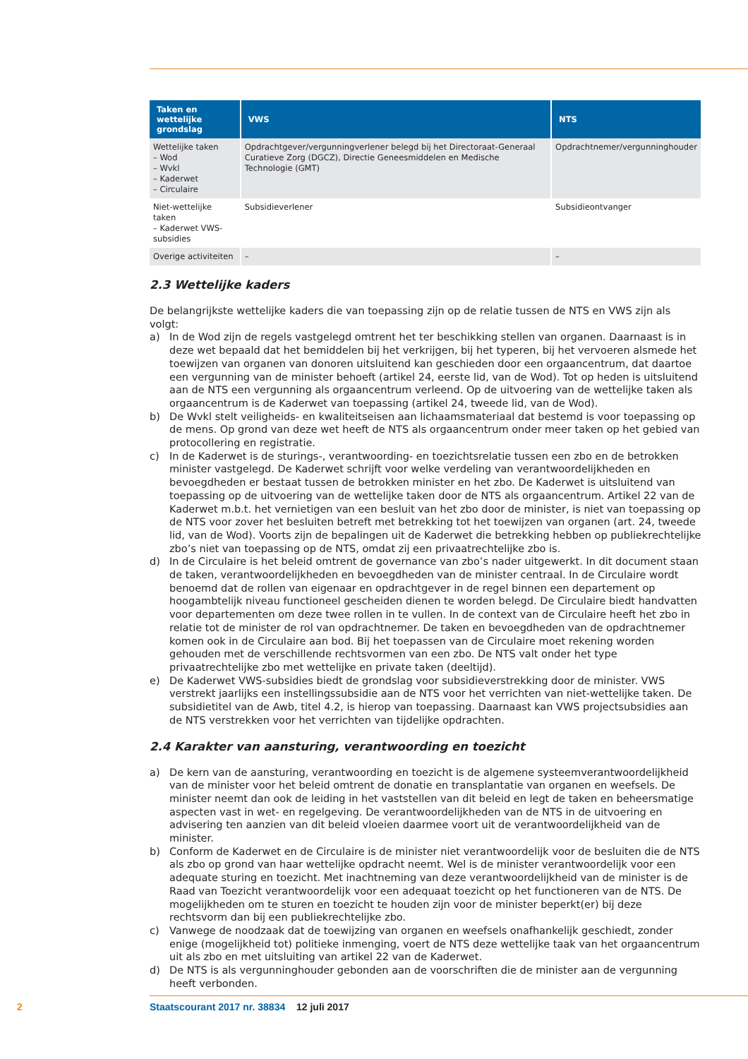| Taken en wettelijke grondslag | VWS | NTS |
| --- | --- | --- |
| Wettelijke taken – Wod – Wvkl – Kaderwet – Circulaire | Opdrachtgever/vergunningverlener belegd bij het Directoraat-Generaal Curatieve Zorg (DGCZ), Directie Geneesmiddelen en Medische Technologie (GMT) | Opdrachtnemer/vergunninghouder |
| Niet-wettelijke taken – Kaderwet VWS-subsidies | Subsidieverlener | Subsidieontvanger |
| Overige activiteiten | – | – |
2.3 Wettelijke kaders
De belangrijkste wettelijke kaders die van toepassing zijn op de relatie tussen de NTS en VWS zijn als volgt:
a) In de Wod zijn de regels vastgelegd omtrent het ter beschikking stellen van organen. Daarnaast is in deze wet bepaald dat het bemiddelen bij het verkrijgen, bij het typeren, bij het vervoeren alsmede het toewijzen van organen van donoren uitsluitend kan geschieden door een orgaancentrum, dat daartoe een vergunning van de minister behoeft (artikel 24, eerste lid, van de Wod). Tot op heden is uitsluitend aan de NTS een vergunning als orgaancentrum verleend. Op de uitvoering van de wettelijke taken als orgaancentrum is de Kaderwet van toepassing (artikel 24, tweede lid, van de Wod).
b) De Wvkl stelt veiligheids- en kwaliteitseisen aan lichaamsmateriaal dat bestemd is voor toepassing op de mens. Op grond van deze wet heeft de NTS als orgaancentrum onder meer taken op het gebied van protocollering en registratie.
c) In de Kaderwet is de sturings-, verantwoording- en toezichtsrelatie tussen een zbo en de betrokken minister vastgelegd. De Kaderwet schrijft voor welke verdeling van verantwoordelijkheden en bevoegdheden er bestaat tussen de betrokken minister en het zbo. De Kaderwet is uitsluitend van toepassing op de uitvoering van de wettelijke taken door de NTS als orgaancentrum. Artikel 22 van de Kaderwet m.b.t. het vernietigen van een besluit van het zbo door de minister, is niet van toepassing op de NTS voor zover het besluiten betreft met betrekking tot het toewijzen van organen (art. 24, tweede lid, van de Wod). Voorts zijn de bepalingen uit de Kaderwet die betrekking hebben op publiekrechtelijke zbo’s niet van toepassing op de NTS, omdat zij een privaatrechtelijke zbo is.
d) In de Circulaire is het beleid omtrent de governance van zbo’s nader uitgewerkt. In dit document staan de taken, verantwoordelijkheden en bevoegdheden van de minister centraal. In de Circulaire wordt benoemd dat de rollen van eigenaar en opdrachtgever in de regel binnen een departement op hoogambtelijk niveau functioneel gescheiden dienen te worden belegd. De Circulaire biedt handvatten voor departementen om deze twee rollen in te vullen. In de context van de Circulaire heeft het zbo in relatie tot de minister de rol van opdrachtnemer. De taken en bevoegdheden van de opdrachtnemer komen ook in de Circulaire aan bod. Bij het toepassen van de Circulaire moet rekening worden gehouden met de verschillende rechtsvormen van een zbo. De NTS valt onder het type privaatrechtelijke zbo met wettelijke en private taken (deeltijd).
e) De Kaderwet VWS-subsidies biedt de grondslag voor subsidieverstrekking door de minister. VWS verstrekt jaarlijks een instellingssubsidie aan de NTS voor het verrichten van niet-wettelijke taken. De subsidietitel van de Awb, titel 4.2, is hierop van toepassing. Daarnaast kan VWS projectsubsidies aan de NTS verstrekken voor het verrichten van tijdelijke opdrachten.
2.4 Karakter van aansturing, verantwoording en toezicht
a) De kern van de aansturing, verantwoording en toezicht is de algemene systeemverantwoordelijkheid van de minister voor het beleid omtrent de donatie en transplantatie van organen en weefsels. De minister neemt dan ook de leiding in het vaststellen van dit beleid en legt de taken en beheersmatige aspecten vast in wet- en regelgeving. De verantwoordelijkheden van de NTS in de uitvoering en advisering ten aanzien van dit beleid vloeien daarmee voort uit de verantwoordelijkheid van de minister.
b) Conform de Kaderwet en de Circulaire is de minister niet verantwoordelijk voor de besluiten die de NTS als zbo op grond van haar wettelijke opdracht neemt. Wel is de minister verantwoordelijk voor een adequate sturing en toezicht. Met inachtneming van deze verantwoordelijkheid van de minister is de Raad van Toezicht verantwoordelijk voor een adequaat toezicht op het functioneren van de NTS. De mogelijkheden om te sturen en toezicht te houden zijn voor de minister beperkt(er) bij deze rechtsvorm dan bij een publiekrechtelijke zbo.
c) Vanwege de noodzaak dat de toewijzing van organen en weefsels onafhankelijk geschiedt, zonder enige (mogelijkheid tot) politieke inmenging, voert de NTS deze wettelijke taak van het orgaancentrum uit als zbo en met uitsluiting van artikel 22 van de Kaderwet.
d) De NTS is als vergunninghouder gebonden aan de voorschriften die de minister aan de vergunning heeft verbonden.
2 Staatscourant 2017 nr. 38834 12 juli 2017